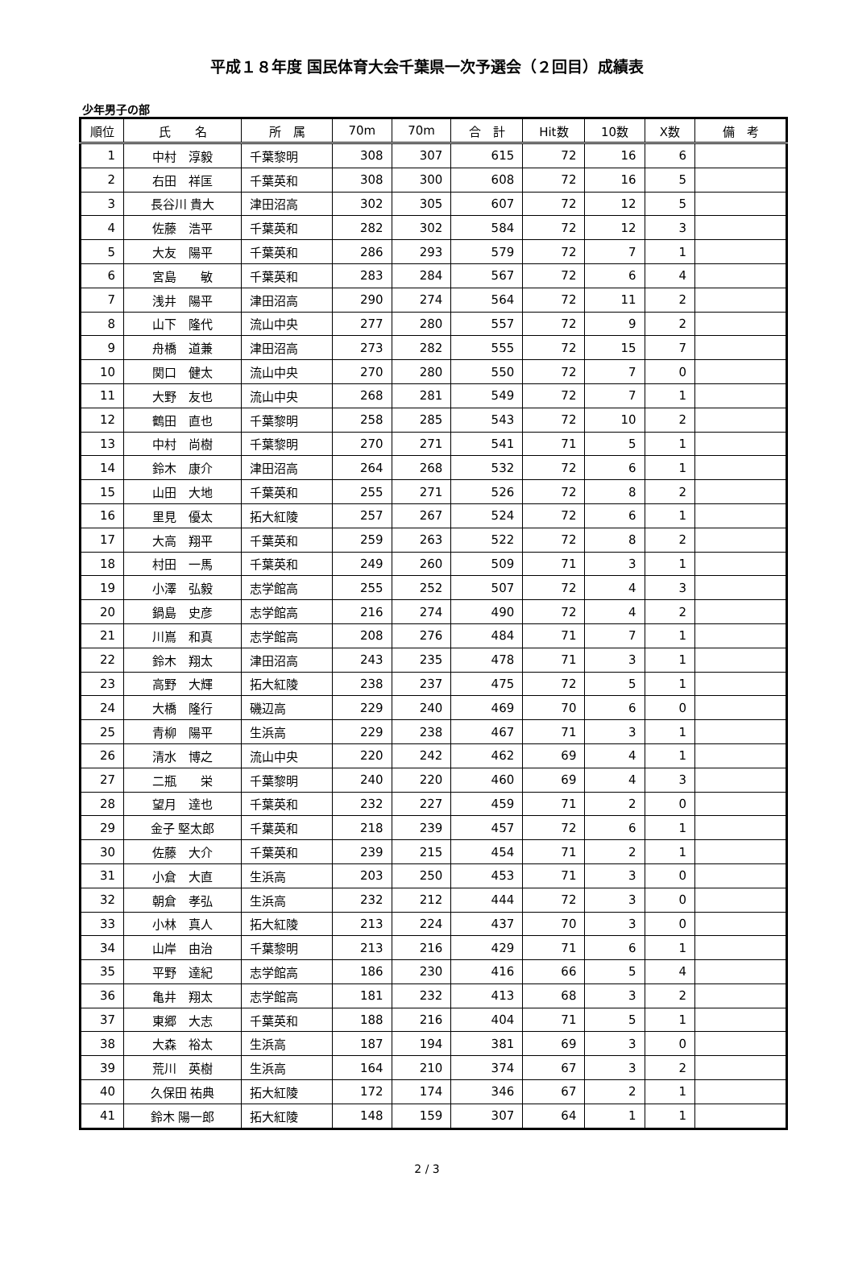平成１８年度 国民体育大会千葉県一次予選会（２回目）成績表
少年男子の部
| 順位 | 氏 名 | 所 属 | 70m | 70m | 合 計 | Hit数 | 10数 | X数 | 備 考 |
| --- | --- | --- | --- | --- | --- | --- | --- | --- | --- |
| 1 | 中村 淳毅 | 千葉黎明 | 308 | 307 | 615 | 72 | 16 | 6 | |
| 2 | 右田 祥匡 | 千葉英和 | 308 | 300 | 608 | 72 | 16 | 5 | |
| 3 | 長谷川 貴大 | 津田沼高 | 302 | 305 | 607 | 72 | 12 | 5 | |
| 4 | 佐藤 浩平 | 千葉英和 | 282 | 302 | 584 | 72 | 12 | 3 | |
| 5 | 大友 陽平 | 千葉英和 | 286 | 293 | 579 | 72 | 7 | 1 | |
| 6 | 宮島 敏 | 千葉英和 | 283 | 284 | 567 | 72 | 6 | 4 | |
| 7 | 浅井 陽平 | 津田沼高 | 290 | 274 | 564 | 72 | 11 | 2 | |
| 8 | 山下 隆代 | 流山中央 | 277 | 280 | 557 | 72 | 9 | 2 | |
| 9 | 舟橋 道兼 | 津田沼高 | 273 | 282 | 555 | 72 | 15 | 7 | |
| 10 | 関口 健太 | 流山中央 | 270 | 280 | 550 | 72 | 7 | 0 | |
| 11 | 大野 友也 | 流山中央 | 268 | 281 | 549 | 72 | 7 | 1 | |
| 12 | 鶴田 直也 | 千葉黎明 | 258 | 285 | 543 | 72 | 10 | 2 | |
| 13 | 中村 尚樹 | 千葉黎明 | 270 | 271 | 541 | 71 | 5 | 1 | |
| 14 | 鈴木 康介 | 津田沼高 | 264 | 268 | 532 | 72 | 6 | 1 | |
| 15 | 山田 大地 | 千葉英和 | 255 | 271 | 526 | 72 | 8 | 2 | |
| 16 | 里見 優太 | 拓大紅陵 | 257 | 267 | 524 | 72 | 6 | 1 | |
| 17 | 大高 翔平 | 千葉英和 | 259 | 263 | 522 | 72 | 8 | 2 | |
| 18 | 村田 一馬 | 千葉英和 | 249 | 260 | 509 | 71 | 3 | 1 | |
| 19 | 小澤 弘毅 | 志学館高 | 255 | 252 | 507 | 72 | 4 | 3 | |
| 20 | 鍋島 史彦 | 志学館高 | 216 | 274 | 490 | 72 | 4 | 2 | |
| 21 | 川嶌 和真 | 志学館高 | 208 | 276 | 484 | 71 | 7 | 1 | |
| 22 | 鈴木 翔太 | 津田沼高 | 243 | 235 | 478 | 71 | 3 | 1 | |
| 23 | 高野 大輝 | 拓大紅陵 | 238 | 237 | 475 | 72 | 5 | 1 | |
| 24 | 大橋 隆行 | 磯辺高 | 229 | 240 | 469 | 70 | 6 | 0 | |
| 25 | 青柳 陽平 | 生浜高 | 229 | 238 | 467 | 71 | 3 | 1 | |
| 26 | 清水 博之 | 流山中央 | 220 | 242 | 462 | 69 | 4 | 1 | |
| 27 | 二瓶 栄 | 千葉黎明 | 240 | 220 | 460 | 69 | 4 | 3 | |
| 28 | 望月 達也 | 千葉英和 | 232 | 227 | 459 | 71 | 2 | 0 | |
| 29 | 金子 堅太郎 | 千葉英和 | 218 | 239 | 457 | 72 | 6 | 1 | |
| 30 | 佐藤 大介 | 千葉英和 | 239 | 215 | 454 | 71 | 2 | 1 | |
| 31 | 小倉 大直 | 生浜高 | 203 | 250 | 453 | 71 | 3 | 0 | |
| 32 | 朝倉 孝弘 | 生浜高 | 232 | 212 | 444 | 72 | 3 | 0 | |
| 33 | 小林 真人 | 拓大紅陵 | 213 | 224 | 437 | 70 | 3 | 0 | |
| 34 | 山岸 由治 | 千葉黎明 | 213 | 216 | 429 | 71 | 6 | 1 | |
| 35 | 平野 達紀 | 志学館高 | 186 | 230 | 416 | 66 | 5 | 4 | |
| 36 | 亀井 翔太 | 志学館高 | 181 | 232 | 413 | 68 | 3 | 2 | |
| 37 | 東郷 大志 | 千葉英和 | 188 | 216 | 404 | 71 | 5 | 1 | |
| 38 | 大森 裕太 | 生浜高 | 187 | 194 | 381 | 69 | 3 | 0 | |
| 39 | 荒川 英樹 | 生浜高 | 164 | 210 | 374 | 67 | 3 | 2 | |
| 40 | 久保田 祐典 | 拓大紅陵 | 172 | 174 | 346 | 67 | 2 | 1 | |
| 41 | 鈴木 陽一郎 | 拓大紅陵 | 148 | 159 | 307 | 64 | 1 | 1 | |
2 / 3